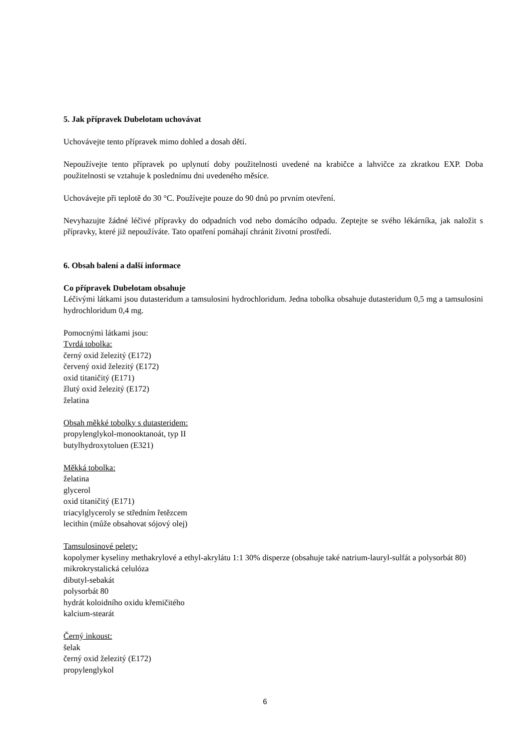5. Jak přípravek Dubelotam uchovávat
Uchovávejte tento přípravek mimo dohled a dosah dětí.
Nepoužívejte tento přípravek po uplynutí doby použitelnosti uvedené na krabičce a lahvičce za zkratkou EXP. Doba použitelnosti se vztahuje k poslednímu dni uvedeného měsíce.
Uchovávejte při teplotě do 30 °C. Používejte pouze do 90 dnů po prvním otevření.
Nevyhazujte žádné léčivé přípravky do odpadních vod nebo domácího odpadu. Zeptejte se svého lékárníka, jak naložit s přípravky, které již nepoužíváte. Tato opatření pomáhají chránit životní prostředí.
6. Obsah balení a další informace
Co přípravek Dubelotam obsahuje
Léčivými látkami jsou dutasteridum a tamsulosini hydrochloridum. Jedna tobolka obsahuje dutasteridum 0,5 mg a tamsulosini hydrochloridum 0,4 mg.
Pomocnými látkami jsou:
Tvrdá tobolka:
černý oxid železitý (E172)
červený oxid železitý (E172)
oxid titaničitý (E171)
žlutý oxid železitý (E172)
želatina
Obsah měkké tobolky s dutasteridem:
propylenglykol-monooktanoát, typ II
butylhydroxytoluen (E321)
Měkká tobolka:
želatina
glycerol
oxid titaničitý (E171)
triacylglyceroly se středním řetězcem
lecithin (může obsahovat sójový olej)
Tamsulosinové pelety:
kopolymer kyseliny methakrylové a ethyl-akrylátu 1:1 30% disperze (obsahuje také natrium-lauryl-sulfát a polysorbát 80)
mikrokrystalická celulóza
dibutyl-sebakát
polysorbát 80
hydrát koloidního oxidu křemičitého
kalcium-stearát
Černý inkoust:
šelak
černý oxid železitý (E172)
propylenglykol
6